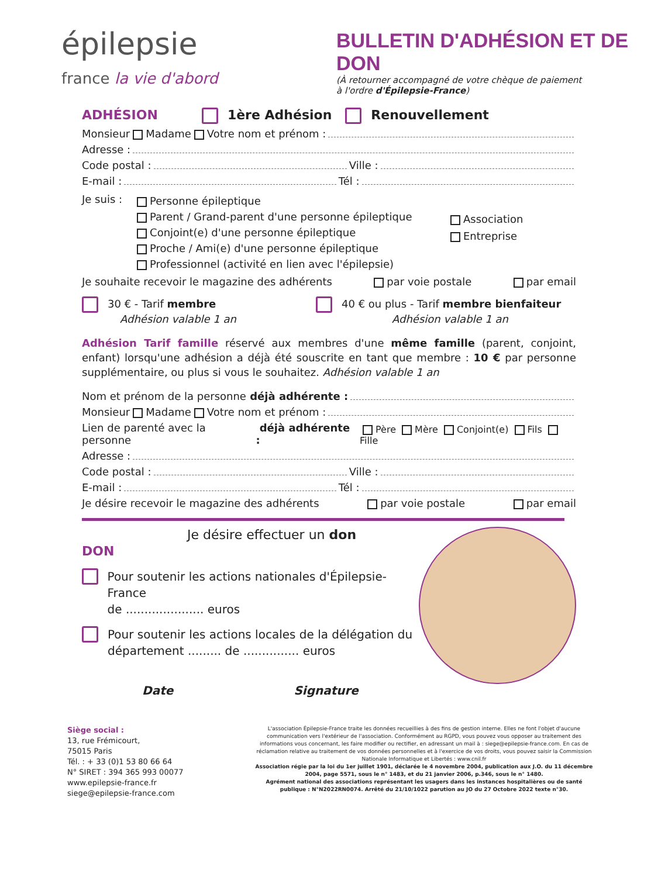épilepsie
france la vie d'abord
BULLETIN D'ADHÉSION ET DE DON
(À retourner accompagné de votre chèque de paiement
à l'ordre d'Épilepsie-France)
ADHÉSION 1ère Adhésion Renouvellement
Monsieur Madame Votre nom et prénom :
Adresse :
Code postal : Ville :
E-mail : Tél :
Je suis :
Personne épileptique
Parent / Grand-parent d'une personne épileptique
Conjoint(e) d'une personne épileptique
Proche / Ami(e) d'une personne épileptique
Professionnel (activité en lien avec l'épilepsie)
Association
Entreprise
Je souhaite recevoir le magazine des adhérents par voie postale par email
30 € - Tarif membre
Adhésion valable 1 an
40 € ou plus - Tarif membre bienfaiteur
Adhésion valable 1 an
Adhésion Tarif famille réservé aux membres d'une même famille (parent, conjoint, enfant) lorsqu'une adhésion a déjà été souscrite en tant que membre : 10 € par personne supplémentaire, ou plus si vous le souhaitez. Adhésion valable 1 an
Nom et prénom de la personne déjà adhérente :
Monsieur Madame Votre nom et prénom :
Lien de parenté avec la personne déjà adhérente : Père Mère Conjoint(e) Fils Fille
Adresse :
Code postal : Ville :
E-mail : Tél :
Je désire recevoir le magazine des adhérents par voie postale par email
Je désire effectuer un don
DON
Pour soutenir les actions nationales d'Épilepsie-France
de ..................... euros
Pour soutenir les actions locales de la délégation du
département ......... de ............... euros
Date Signature
Siège social :
13, rue Frémicourt,
75015 Paris
Tél. : + 33 (0)1 53 80 66 64
N° SIRET : 394 365 993 00077
www.epilepsie-france.fr
siege@epilepsie-france.com
L'association Épilepsie-France traite les données recueillies à des fins de gestion interne. Elles ne font l'objet d'aucune communication vers l'extérieur de l'association. Conformément au RGPD, vous pouvez vous opposer au traitement des informations vous concernant, les faire modifier ou rectifier, en adressant un mail à : siege@epilepsie-france.com. En cas de réclamation relative au traitement de vos données personnelles et à l'exercice de vos droits, vous pouvez saisir la Commission Nationale Informatique et Libertés : www.cnil.fr
Association régie par la loi du 1er juillet 1901, déclarée le 4 novembre 2004, publication aux J.O. du 11 décembre 2004, page 5571, sous le n° 1483, et du 21 janvier 2006, p.346, sous le n° 1480.
Agrément national des associations représentant les usagers dans les instances hospitalières ou de santé publique : N°N2022RN0074. Arrêté du 21/10/1022 parution au JO du 27 Octobre 2022 texte n°30.